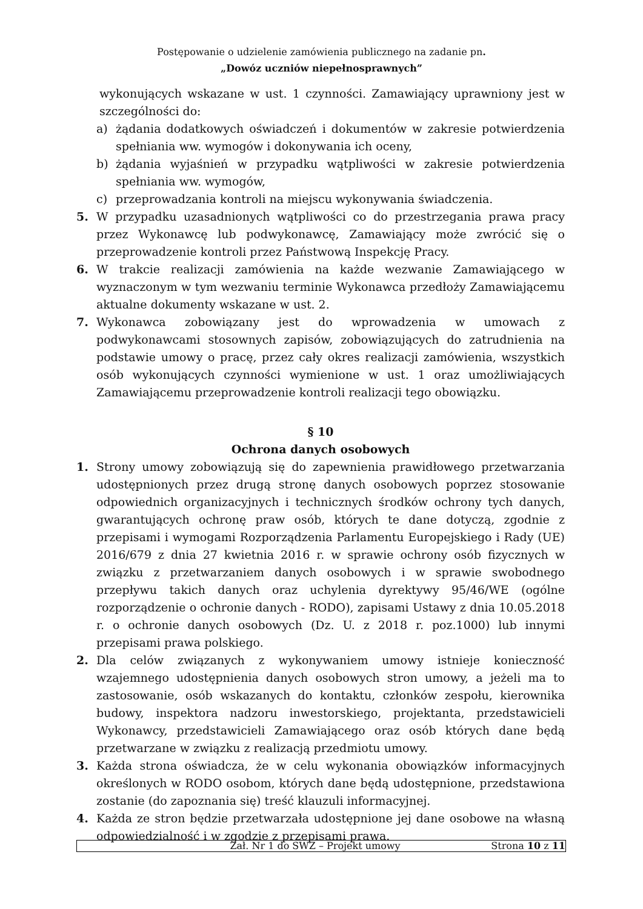Postępowanie o udzielenie zamówienia publicznego na zadanie pn.
„Dowóz uczniów niepełnosprawnych”
wykonujących wskazane w ust. 1 czynności. Zamawiający uprawniony jest w szczególności do:
a) żądania dodatkowych oświadczeń i dokumentów w zakresie potwierdzenia spełniania ww. wymogów i dokonywania ich oceny,
b) żądania wyjaśnień w przypadku wątpliwości w zakresie potwierdzenia spełniania ww. wymogów,
c) przeprowadzania kontroli na miejscu wykonywania świadczenia.
5. W przypadku uzasadnionych wątpliwości co do przestrzegania prawa pracy przez Wykonawcę lub podwykonawcę, Zamawiający może zwrócić się o przeprowadzenie kontroli przez Państwową Inspekcję Pracy.
6. W trakcie realizacji zamówienia na każde wezwanie Zamawiającego w wyznaczonym w tym wezwaniu terminie Wykonawca przedłoży Zamawiającemu aktualne dokumenty wskazane w ust. 2.
7. Wykonawca zobowiązany jest do wprowadzenia w umowach z podwykonawcami stosownych zapisów, zobowiązujących do zatrudnienia na podstawie umowy o pracę, przez cały okres realizacji zamówienia, wszystkich osób wykonujących czynności wymienione w ust. 1 oraz umożliwiających Zamawiającemu przeprowadzenie kontroli realizacji tego obowiązku.
§ 10
Ochrona danych osobowych
1. Strony umowy zobowiązują się do zapewnienia prawidłowego przetwarzania udostępnionych przez drugą stronę danych osobowych poprzez stosowanie odpowiednich organizacyjnych i technicznych środków ochrony tych danych, gwarantujących ochronę praw osób, których te dane dotyczą, zgodnie z przepisami i wymogami Rozporządzenia Parlamentu Europejskiego i Rady (UE) 2016/679 z dnia 27 kwietnia 2016 r. w sprawie ochrony osób fizycznych w związku z przetwarzaniem danych osobowych i w sprawie swobodnego przepływu takich danych oraz uchylenia dyrektywy 95/46/WE (ogólne rozporządzenie o ochronie danych - RODO), zapisami Ustawy z dnia 10.05.2018 r. o ochronie danych osobowych (Dz. U. z 2018 r. poz.1000) lub innymi przepisami prawa polskiego.
2. Dla celów związanych z wykonywaniem umowy istnieje konieczność wzajemnego udostępnienia danych osobowych stron umowy, a jeżeli ma to zastosowanie, osób wskazanych do kontaktu, członków zespołu, kierownika budowy, inspektora nadzoru inwestorskiego, projektanta, przedstawicieli Wykonawcy, przedstawicieli Zamawiającego oraz osób których dane będą przetwarzane w związku z realizacją przedmiotu umowy.
3. Każda strona oświadcza, że w celu wykonania obowiązków informacyjnych określonych w RODO osobom, których dane będą udostępnione, przedstawiona zostanie (do zapoznania się) treść klauzuli informacyjnej.
4. Każda ze stron będzie przetwarzała udostępnione jej dane osobowe na własną odpowiedzialność i w zgodzie z przepisami prawa.
Zał. Nr 1 do SWZ – Projekt umowy Strona 10 z 11